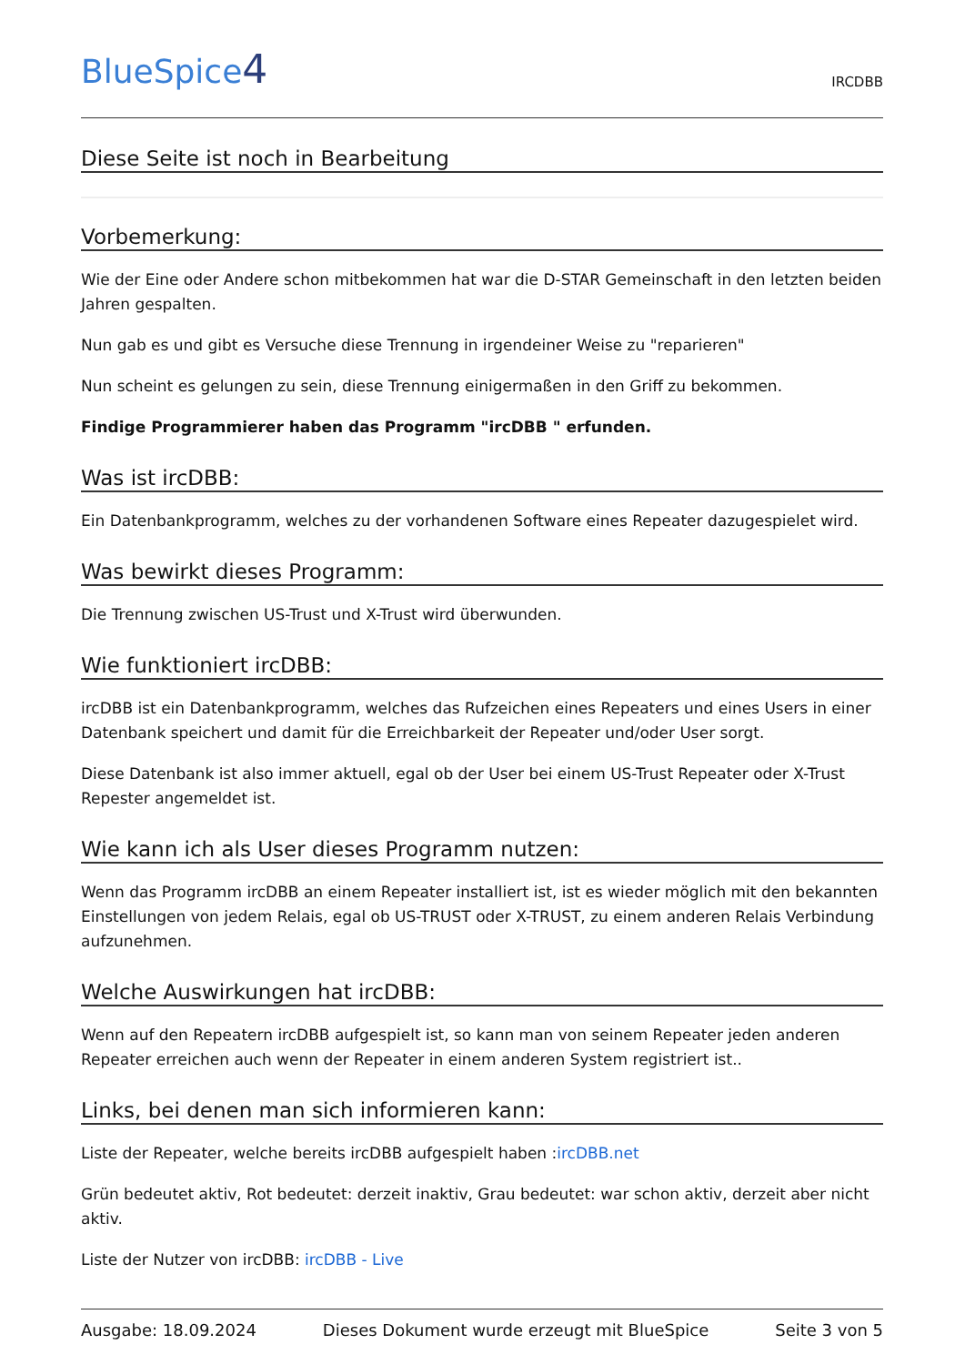BlueSpice4
IRCDBB
Diese Seite ist noch in Bearbeitung
Vorbemerkung:
Wie der Eine oder Andere schon mitbekommen hat war die D-STAR Gemeinschaft in den letzten beiden Jahren gespalten.
Nun gab es und gibt es Versuche diese Trennung in irgendeiner Weise zu "reparieren"
Nun scheint es gelungen zu sein, diese Trennung einigermaßen in den Griff zu bekommen.
Findige Programmierer haben das Programm "ircDBB " erfunden.
Was ist ircDBB:
Ein Datenbankprogramm, welches zu der vorhandenen Software eines Repeater dazugespielet wird.
Was bewirkt dieses Programm:
Die Trennung zwischen US-Trust und X-Trust wird überwunden.
Wie funktioniert ircDBB:
ircDBB ist ein Datenbankprogramm, welches das Rufzeichen eines Repeaters und eines Users in einer Datenbank speichert und damit für die Erreichbarkeit der Repeater und/oder User sorgt.
Diese Datenbank ist also immer aktuell, egal ob der User bei einem US-Trust Repeater oder X-Trust Repester angemeldet ist.
Wie kann ich als User dieses Programm nutzen:
Wenn das Programm ircDBB an einem Repeater installiert ist, ist es wieder möglich mit den bekannten Einstellungen von jedem Relais, egal ob US-TRUST oder X-TRUST, zu einem anderen Relais Verbindung aufzunehmen.
Welche Auswirkungen hat ircDBB:
Wenn auf den Repeatern ircDBB aufgespielt ist, so kann man von seinem Repeater jeden anderen Repeater erreichen auch wenn der Repeater in einem anderen System registriert ist..
Links, bei denen man sich informieren kann:
Liste der Repeater, welche bereits ircDBB aufgespielt haben :ircDBB.net
Grün bedeutet aktiv, Rot bedeutet: derzeit inaktiv, Grau bedeutet: war schon aktiv, derzeit aber nicht aktiv.
Liste der Nutzer von ircDBB: ircDBB - Live
Ausgabe: 18.09.2024 Dieses Dokument wurde erzeugt mit BlueSpice Seite 3 von 5